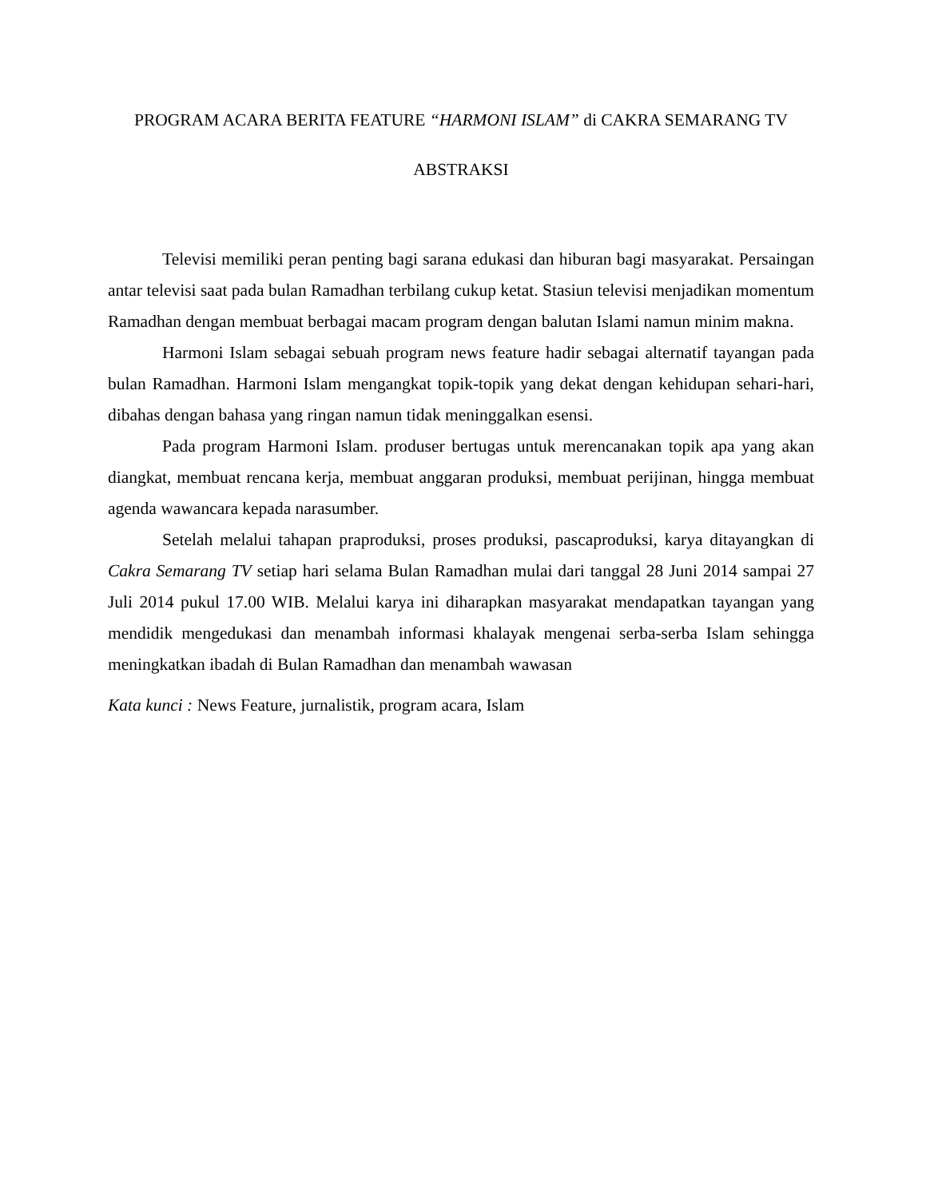PROGRAM ACARA BERITA FEATURE “HARMONI ISLAM” di CAKRA SEMARANG TV
ABSTRAKSI
Televisi memiliki peran penting bagi sarana edukasi dan hiburan bagi masyarakat. Persaingan antar televisi saat pada bulan Ramadhan terbilang cukup ketat. Stasiun televisi menjadikan momentum Ramadhan dengan membuat berbagai macam program dengan balutan Islami namun minim makna.
Harmoni Islam sebagai sebuah program news feature hadir sebagai alternatif tayangan pada bulan Ramadhan. Harmoni Islam mengangkat topik-topik yang dekat dengan kehidupan sehari-hari, dibahas dengan bahasa yang ringan namun tidak meninggalkan esensi.
Pada program Harmoni Islam. produser bertugas untuk merencanakan topik apa yang akan diangkat, membuat rencana kerja, membuat anggaran produksi, membuat perijinan, hingga membuat agenda wawancara kepada narasumber.
Setelah melalui tahapan praproduksi, proses produksi, pascaproduksi, karya ditayangkan di Cakra Semarang TV setiap hari selama Bulan Ramadhan mulai dari tanggal 28 Juni 2014 sampai 27 Juli 2014 pukul 17.00 WIB. Melalui karya ini diharapkan masyarakat mendapatkan tayangan yang mendidik mengedukasi dan menambah informasi khalayak mengenai serba-serba Islam sehingga meningkatkan ibadah di Bulan Ramadhan dan menambah wawasan
Kata kunci : News Feature, jurnalistik, program acara, Islam